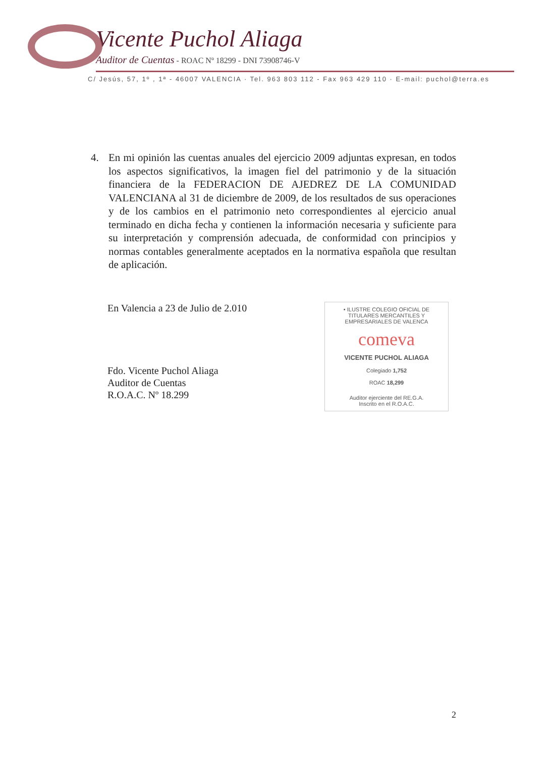Vicente Puchol Aliaga
Auditor de Cuentas - ROAC Nº 18299 - DNI 73908746-V
C/ Jesús, 57, 1º , 1ª - 46007 VALENCIA · Tel. 963 803 112 - Fax 963 429 110 · E-mail: puchol@terra.es
4. En mi opinión las cuentas anuales del ejercicio 2009 adjuntas expresan, en todos los aspectos significativos, la imagen fiel del patrimonio y de la situación financiera de la FEDERACION DE AJEDREZ DE LA COMUNIDAD VALENCIANA al 31 de diciembre de 2009, de los resultados de sus operaciones y de los cambios en el patrimonio neto correspondientes al ejercicio anual terminado en dicha fecha y contienen la información necesaria y suficiente para su interpretación y comprensión adecuada, de conformidad con principios y normas contables generalmente aceptados en la normativa española que resultan de aplicación.
En Valencia a 23 de Julio de 2.010
Fdo. Vicente Puchol Aliaga
Auditor de Cuentas
R.O.A.C. Nº 18.299
• ILUSTRE COLEGIO OFICIAL DE TITULARES MERCANTILES Y EMPRESARIALES DE VALENCA
comeva
VICENTE PUCHOL ALIAGA
Colegiado 1,752
ROAC 18,299
Auditor ejerciente del RE.G.A.
Inscrito en el R.O.A.C.
2